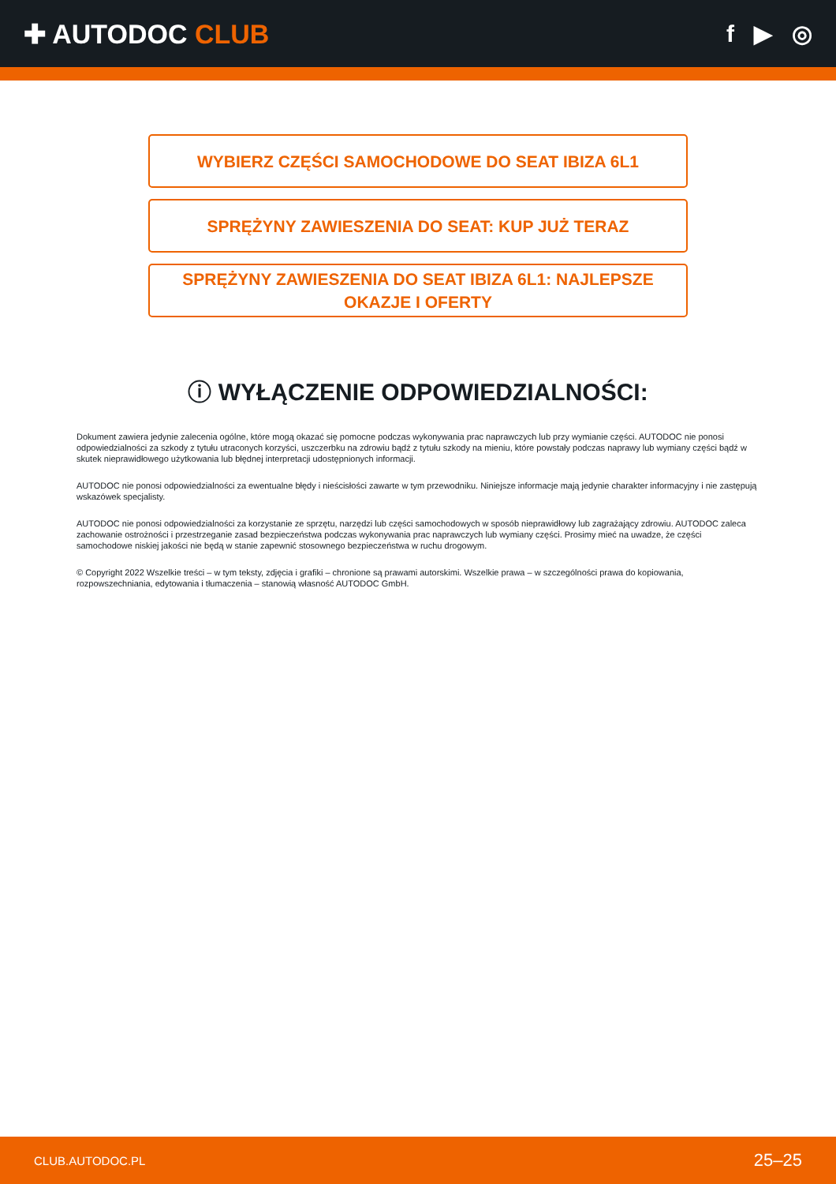✚ AUTODOC CLUB f ▶ ◎
WYBIERZ CZĘŚCI SAMOCHODOWE DO SEAT IBIZA 6L1
SPRĘŻYNY ZAWIESZENIA DO SEAT: KUP JUŻ TERAZ
SPRĘŻYNY ZAWIESZENIA DO SEAT IBIZA 6L1: NAJLEPSZE OKAZJE I OFERTY
ⓘ WYŁĄCZENIE ODPOWIEDZIALNOŚCI:
Dokument zawiera jedynie zalecenia ogólne, które mogą okazać się pomocne podczas wykonywania prac naprawczych lub przy wymianie części. AUTODOC nie ponosi odpowiedzialności za szkody z tytułu utraconych korzyści, uszczerbku na zdrowiu bądź z tytułu szkody na mieniu, które powstały podczas naprawy lub wymiany części bądź w skutek nieprawidłowego użytkowania lub błędnej interpretacji udostępnionych informacji.
AUTODOC nie ponosi odpowiedzialności za ewentualne błędy i nieścisłości zawarte w tym przewodniku. Niniejsze informacje mają jedynie charakter informacyjny i nie zastępują wskazówek specjalisty.
AUTODOC nie ponosi odpowiedzialności za korzystanie ze sprzętu, narzędzi lub części samochodowych w sposób nieprawidłowy lub zagrażający zdrowiu. AUTODOC zaleca zachowanie ostrożności i przestrzeganie zasad bezpieczeństwa podczas wykonywania prac naprawczych lub wymiany części. Prosimy mieć na uwadze, że części samochodowe niskiej jakości nie będą w stanie zapewnić stosownego bezpieczeństwa w ruchu drogowym.
© Copyright 2022 Wszelkie treści – w tym teksty, zdjęcia i grafiki – chronione są prawami autorskimi. Wszelkie prawa – w szczególności prawa do kopiowania, rozpowszechniania, edytowania i tłumaczenia – stanowią własność AUTODOC GmbH.
CLUB.AUTODOC.PL 25–25